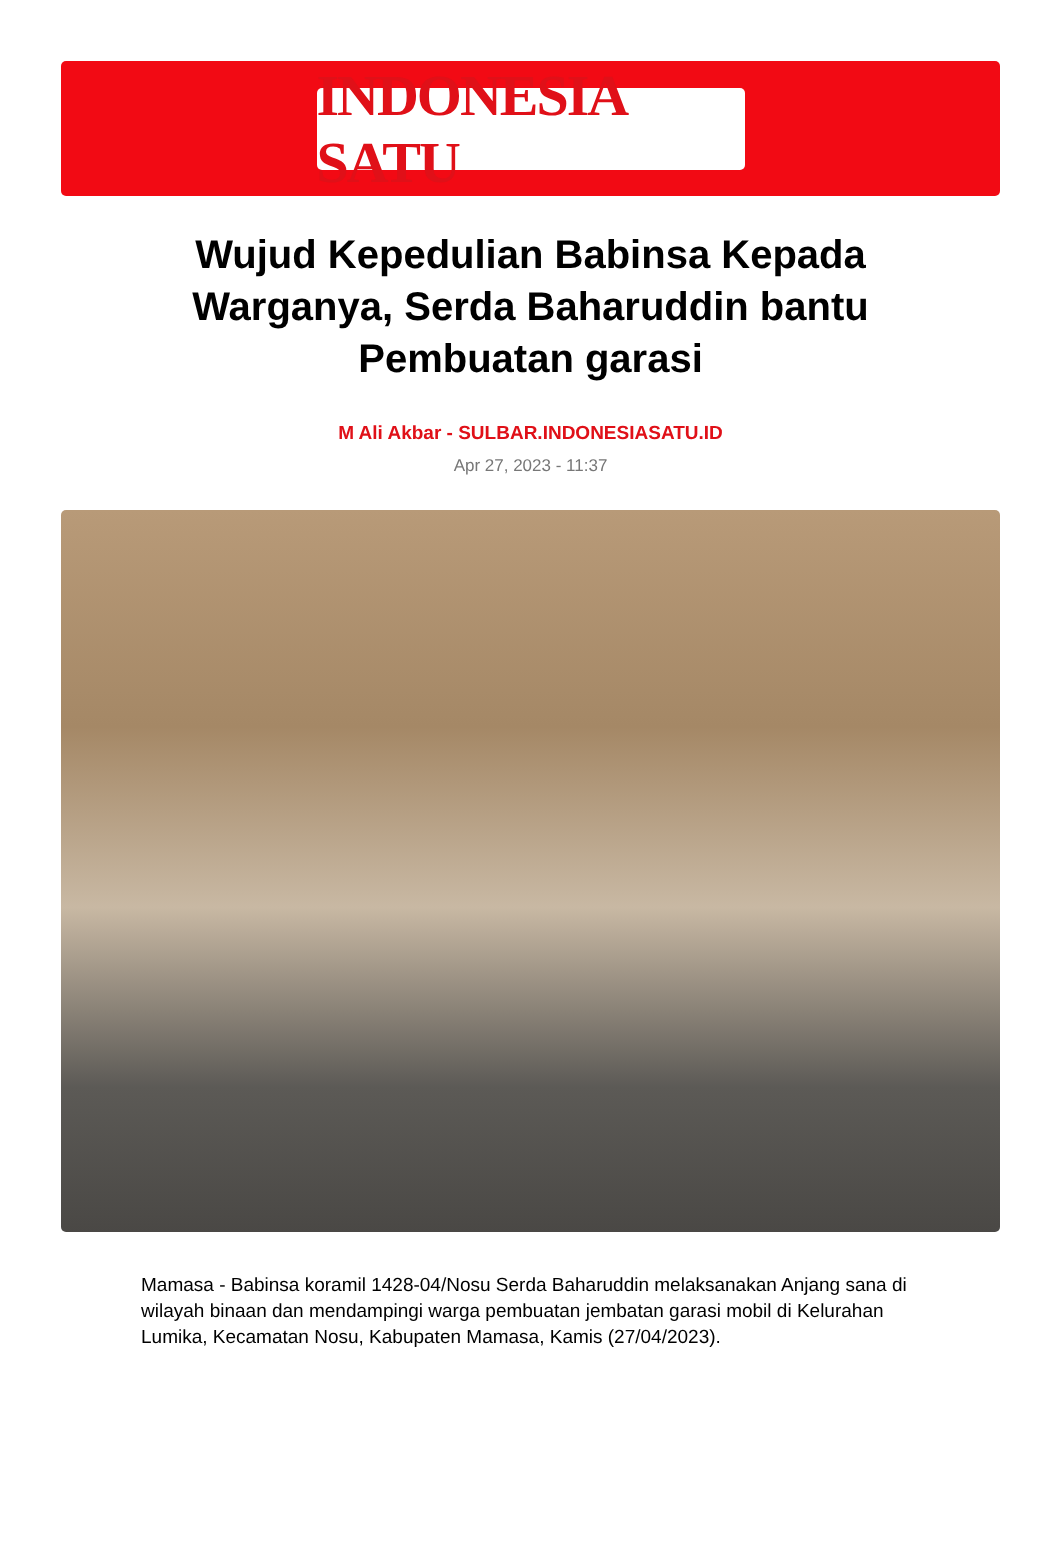INDONESIA SATU
Wujud Kepedulian Babinsa Kepada Warganya, Serda Baharuddin bantu Pembuatan garasi
M Ali Akbar - SULBAR.INDONESIASATU.ID
Apr 27, 2023 - 11:37
Mamasa - Babinsa koramil 1428-04/Nosu Serda Baharuddin melaksanakan Anjang sana di wilayah binaan dan mendampingi warga pembuatan jembatan garasi mobil di Kelurahan Lumika, Kecamatan Nosu, Kabupaten Mamasa, Kamis (27/04/2023).